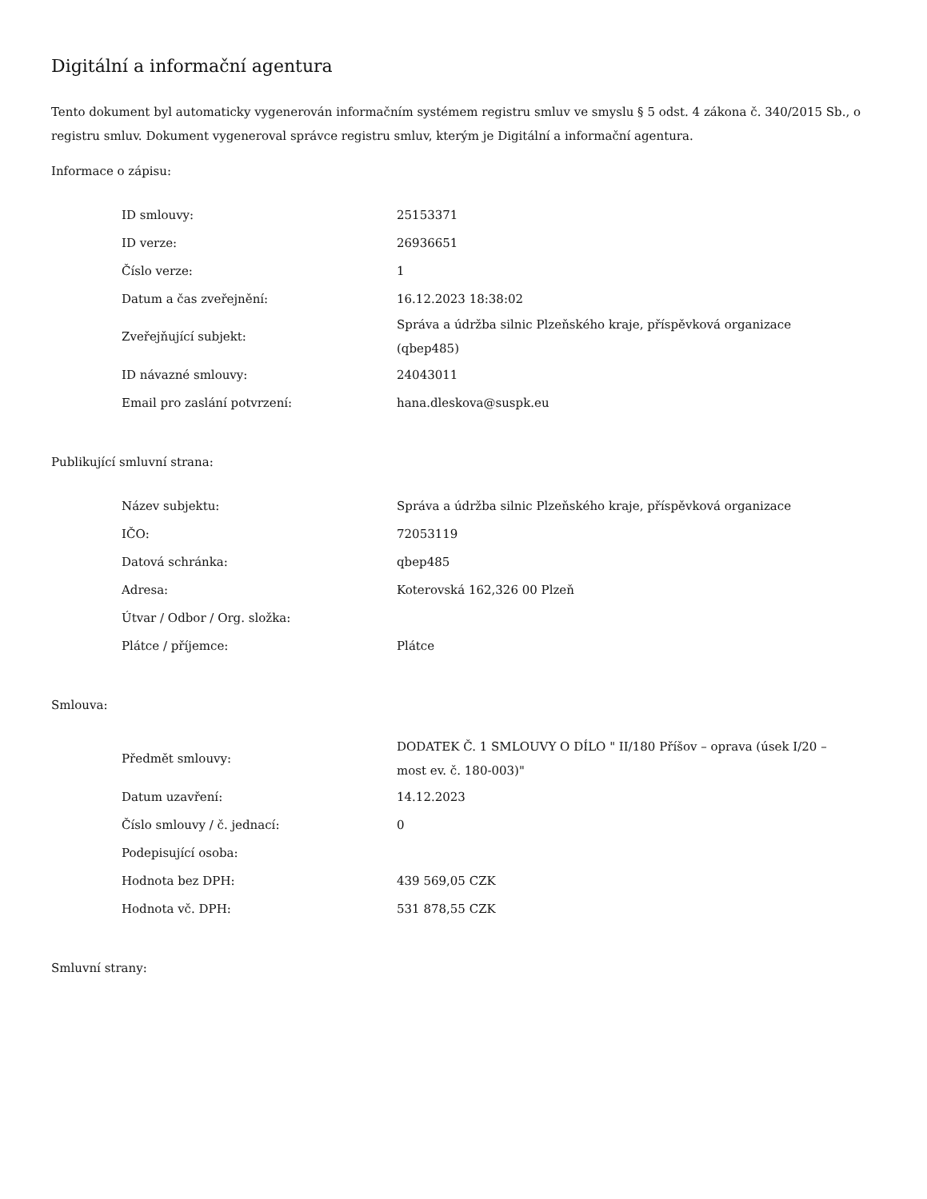Digitální a informační agentura
Tento dokument byl automaticky vygenerován informačním systémem registru smluv ve smyslu § 5 odst. 4 zákona č. 340/2015 Sb., o registru smluv. Dokument vygeneroval správce registru smluv, kterým je Digitální a informační agentura.
Informace o zápisu:
| ID smlouvy: | 25153371 |
| ID verze: | 26936651 |
| Číslo verze: | 1 |
| Datum a čas zveřejnění: | 16.12.2023 18:38:02 |
| Zveřejňující subjekt: | Správa a údržba silnic Plzeňského kraje, příspěvková organizace (qbep485) |
| ID návazné smlouvy: | 24043011 |
| Email pro zaslání potvrzení: | hana.dleskova@suspk.eu |
Publikující smluvní strana:
| Název subjektu: | Správa a údržba silnic Plzeňského kraje, příspěvková organizace |
| IČO: | 72053119 |
| Datová schránka: | qbep485 |
| Adresa: | Koterovská 162,326 00 Plzeň |
| Útvar / Odbor / Org. složka: | |
| Plátce / příjemce: | Plátce |
Smlouva:
| Předmět smlouvy: | DODATEK Č. 1 SMLOUVY O DÍLO " II/180 Příšov – oprava (úsek I/20 – most ev. č. 180-003)" |
| Datum uzavření: | 14.12.2023 |
| Číslo smlouvy / č. jednací: | 0 |
| Podepisující osoba: | |
| Hodnota bez DPH: | 439 569,05 CZK |
| Hodnota vč. DPH: | 531 878,55 CZK |
Smluvní strany: